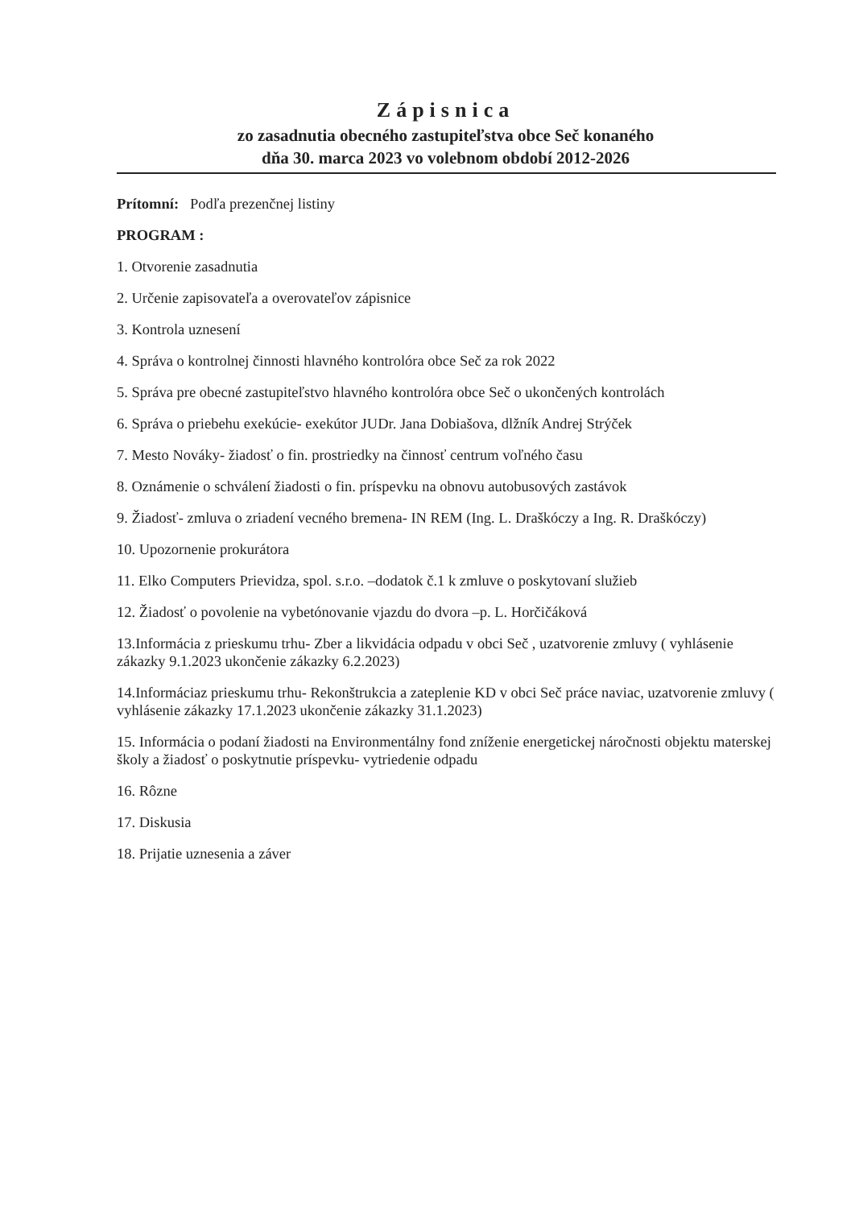Zápisnica
zo zasadnutia obecného zastupiteľstva obce Seč konaného
dňa 30. marca 2023 vo volebnom období 2012-2026
Prítomní: Podľa prezenčnej listiny
PROGRAM :
1. Otvorenie zasadnutia
2. Určenie zapisovateľa a overovateľov zápisnice
3. Kontrola uznesení
4. Správa o kontrolnej činnosti hlavného kontrolóra obce Seč za rok 2022
5. Správa pre obecné zastupiteľstvo hlavného kontrolóra obce Seč o ukončených kontrolách
6. Správa o priebehu exekúcie- exekútor JUDr. Jana Dobiašova, dlžník Andrej Strýček
7. Mesto Nováky- žiadosť o fin. prostriedky na činnosť centrum voľného času
8. Oznámenie o schválení žiadosti o fin. príspevku na obnovu autobusových zastávok
9. Žiadosť- zmluva o zriadení vecného bremena- IN REM (Ing. L. Draškóczy a Ing. R. Draškóczy)
10. Upozornenie prokurátora
11. Elko Computers Prievidza, spol. s.r.o. –dodatok č.1 k zmluve o poskytovaní služieb
12. Žiadosť o povolenie na vybetónovanie vjazdu do dvora –p. L. Horčičáková
13.Informácia z prieskumu trhu- Zber a likvidácia odpadu v obci Seč , uzatvorenie zmluvy ( vyhlásenie zákazky 9.1.2023 ukončenie zákazky 6.2.2023)
14.Informáciaz prieskumu trhu- Rekonštrukcia a zateplenie KD v obci Seč práce naviac, uzatvorenie zmluvy ( vyhlásenie zákazky 17.1.2023 ukončenie zákazky 31.1.2023)
15. Informácia o podaní žiadosti na Environmentálny fond zníženie energetickej náročnosti objektu materskej školy a žiadosť o poskytnutie príspevku- vytriedenie odpadu
16. Rôzne
17. Diskusia
18. Prijatie uznesenia a záver